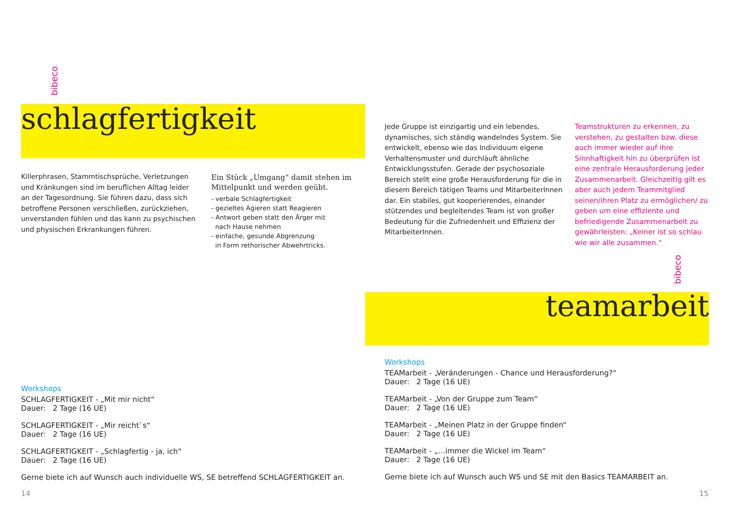bibeco
schlagfertigkeit
Killerphrasen, Stammtischsprüche, Verletzungen und Kränkungen sind im beruflichen Alltag leider an der Tagesordnung. Sie führen dazu, dass sich betroffene Personen verschließen, zurückziehen, unverstanden fühlen und das kann zu psychischen und physischen Erkrankungen führen.
Ein Stück „Umgang“ damit stehen im Mittelpunkt und werden geübt.
- verbale Schlagfertigkeit
- gezieltes Agieren statt Reagieren
- Antwort geben statt den Ärger mit
nach Hause nehmen
- einfache, gesunde Abgrenzung
in Form rethorischer Abwehrtricks.
Workshops
SCHLAGFERTIGKEIT - „Mit mir nicht“
Dauer: 2 Tage (16 UE)
SCHLAGFERTIGKEIT - „Mir reicht`s“
Dauer: 2 Tage (16 UE)
SCHLAGFERTIGKEIT - „Schlagfertig - ja, ich“
Dauer: 2 Tage (16 UE)
Gerne biete ich auf Wunsch auch individuelle WS, SE betreffend SCHLAGFERTIGKEIT an.
14
Jede Gruppe ist einzigartig und ein lebendes, dynamisches, sich ständig wandelndes System. Sie entwickelt, ebenso wie das Individuum eigene Verhaltensmuster und durchläuft ähnliche Entwicklungsstufen. Gerade der psychosoziale Bereich stellt eine große Herausforderung für die in diesem Bereich tätigen Teams und MitarbeiterInnen dar. Ein stabiles, gut kooperierendes, einander stützendes und begleitendes Team ist von großer Bedeutung für die Zufriedenheit und Effizienz der MitarbeiterInnen.
Teamstrukturen zu erkennen, zu verstehen, zu gestalten bzw. diese auch immer wieder auf ihre Sinnhaftigkeit hin zu überprüfen ist eine zentrale Herausforderung jeder Zusammenarbeit. Gleichzeitig gilt es aber auch jedem Teammitglied seinen/ihren Platz zu ermöglichen/ zu geben um eine effiziente und befriedigende Zusammenarbeit zu gewährleisten: „Keiner ist so schlau wie wir alle zusammen.“
bibeco
teamarbeit
Workshops
TEAMarbeit - „Veränderungen - Chance und Herausforderung?“
Dauer: 2 Tage (16 UE)
TEAMarbeit - „Von der Gruppe zum Team“
Dauer: 2 Tage (16 UE)
TEAMarbeit - „Meinen Platz in der Gruppe finden“
Dauer: 2 Tage (16 UE)
TEAMarbeit - „…immer die Wickel im Team“
Dauer: 2 Tage (16 UE)
Gerne biete ich auf Wunsch auch WS und SE mit den Basics TEAMARBEIT an.
15